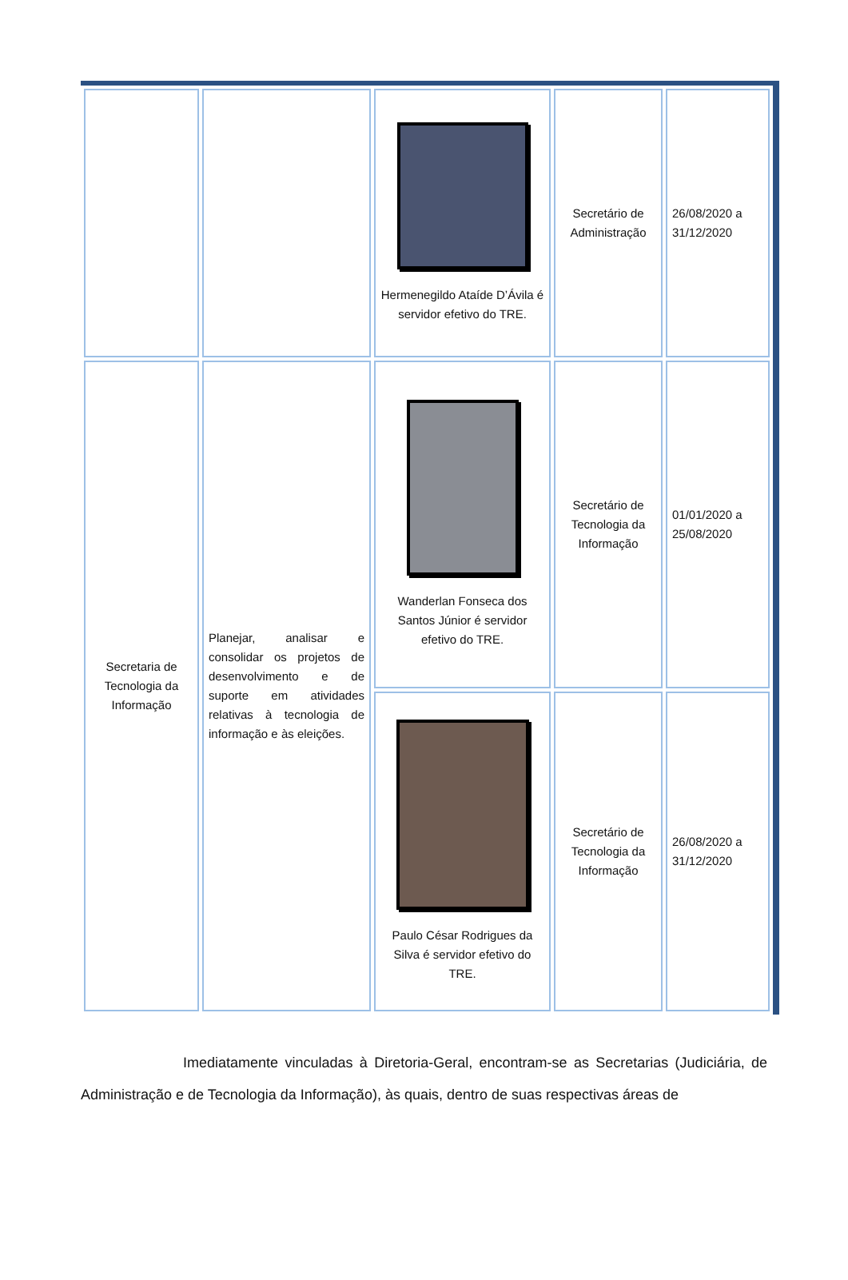| | | Hermenegildo Ataíde D’Ávila é servidor efetivo do TRE. | Secretário de Administração | 26/08/2020 a 31/12/2020 |
| Secretaria de Tecnologia da Informação | Planejar, analisar e consolidar os projetos de desenvolvimento e de suporte em atividades relativas à tecnologia de informação e às eleições. | Wanderlan Fonseca dos Santos Júnior é servidor efetivo do TRE. | Secretário de Tecnologia da Informação | 01/01/2020 a 25/08/2020 |
| | | Paulo César Rodrigues da Silva é servidor efetivo do TRE. | Secretário de Tecnologia da Informação | 26/08/2020 a 31/12/2020 |
Imediatamente vinculadas à Diretoria-Geral, encontram-se as Secretarias (Judiciária, de Administração e de Tecnologia da Informação), às quais, dentro de suas respectivas áreas de